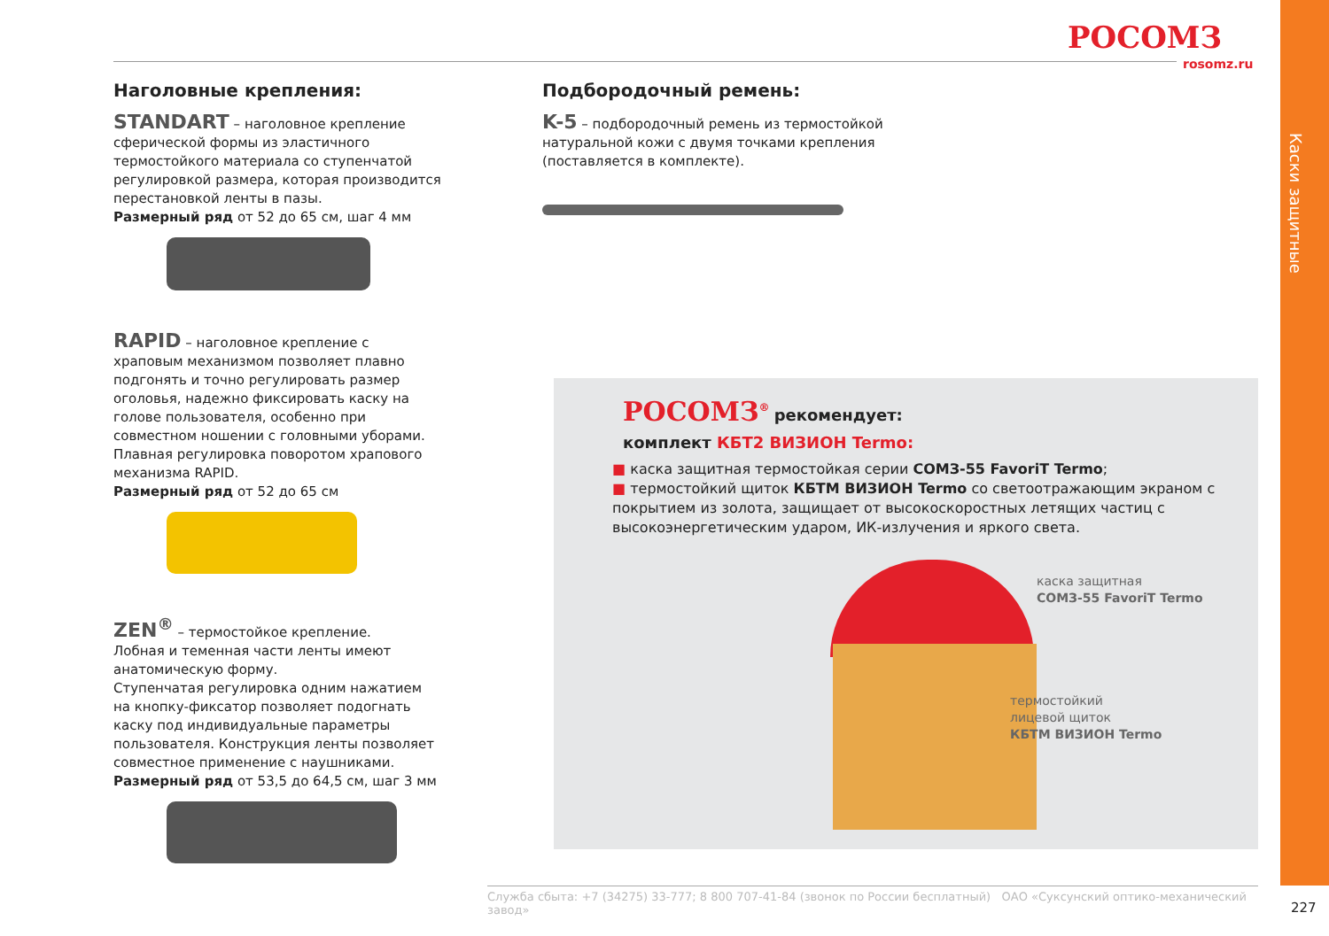Каски защитные
РОСОМЗ
rosomz.ru
Наголовные крепления:
STANDART – наголовное крепление сферической формы из эластичного термостойкого материала со ступенчатой регулировкой размера, которая производится перестановкой ленты в пазы.
Размерный ряд от 52 до 65 см, шаг 4 мм
RAPID – наголовное крепление с храповым механизмом позволяет плавно подгонять и точно регулировать размер оголовья, надежно фиксировать каску на голове пользователя, особенно при совместном ношении с головными уборами. Плавная регулировка поворотом храпового механизма RAPID.
Размерный ряд от 52 до 65 см
ZEN<sup>®</sup> – термостойкое крепление.
Лобная и теменная части ленты имеют анатомическую форму.
Ступенчатая регулировка одним нажатием на кнопку-фиксатор позволяет подогнать каску под индивидуальные параметры пользователя. Конструкция ленты позволяет совместное применение с наушниками.
Размерный ряд от 53,5 до 64,5 см, шаг 3 мм
Подбородочный ремень:
K-5 – подбородочный ремень из термостойкой натуральной кожи с двумя точками крепления (поставляется в комплекте).
РОСОМЗ<sup>®</sup> рекомендует:
комплект КБТ2 ВИЗИОН Termo:
■ каска защитная термостойкая серии СОМЗ-55 FavoriT Termo;
■ термостойкий щиток КБТМ ВИЗИОН Termo со светоотражающим экраном с покрытием из золота, защищает от высокоскоростных летящих частиц с высокоэнергетическим ударом, ИК-излучения и яркого света.
каска защитная
СОМЗ-55 FavoriT Termo
термостойкий
лицевой щиток
КБТМ ВИЗИОН Termo
Служба сбыта: +7 (34275) 33-777; 8 800 707-41-84 (звонок по России бесплатный) ОАО «Суксунский оптико-механический завод»
227